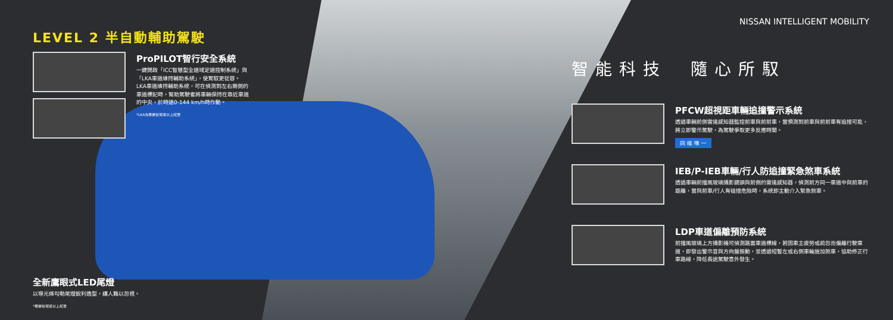LEVEL 2 半自動輔助駕駛
ProPILOT智行安全系統
一鍵開啟「ICC智慧型全速域定速控制系統」與「LKA車道維持輔助系統」，使駕馭更從容。LKA車道維持輔助系統，可在偵測到左右兩側的車道標記時，幫助駕駛者將車輛保持在靠近車道的中央，於時速0-144 km/h時作動。
*LKA為尊爵智駕版以上配置
全新鷹眼式LED尾燈
以導光條勾勒尾燈銳利造型，讓人難以忽視。
*尊爵智駕版以上配置
NISSAN INTELLIGENT MOBILITY
智能科技　隨心所馭
PFCW超視距車輛追撞警示系統
透過車輛前側雷達感知器監控前車與前前車，當預測到前車與前前車有追撞可能，將立即警示駕駛，為駕駛爭取更多反應時間。
同 級 唯 一
IEB/P-IEB車輛/行人防追撞緊急煞車系統
透過車輛前擋風玻璃攝影鏡頭與前側的雷達感知器，偵測前方同一車道中與前車的距離，當與前車/行人有碰撞危險時，系統即主動介入緊急煞車。
LDP車道偏離預防系統
前擋風玻璃上方攝影機可偵測路面車道標線，若因車主疲勞或疏忽而偏離行駛車道，即發出警示音與方向盤振動，並透過短暫左或右側車輪施加煞車，協助修正行車路線，降低長途駕駛意外發生。